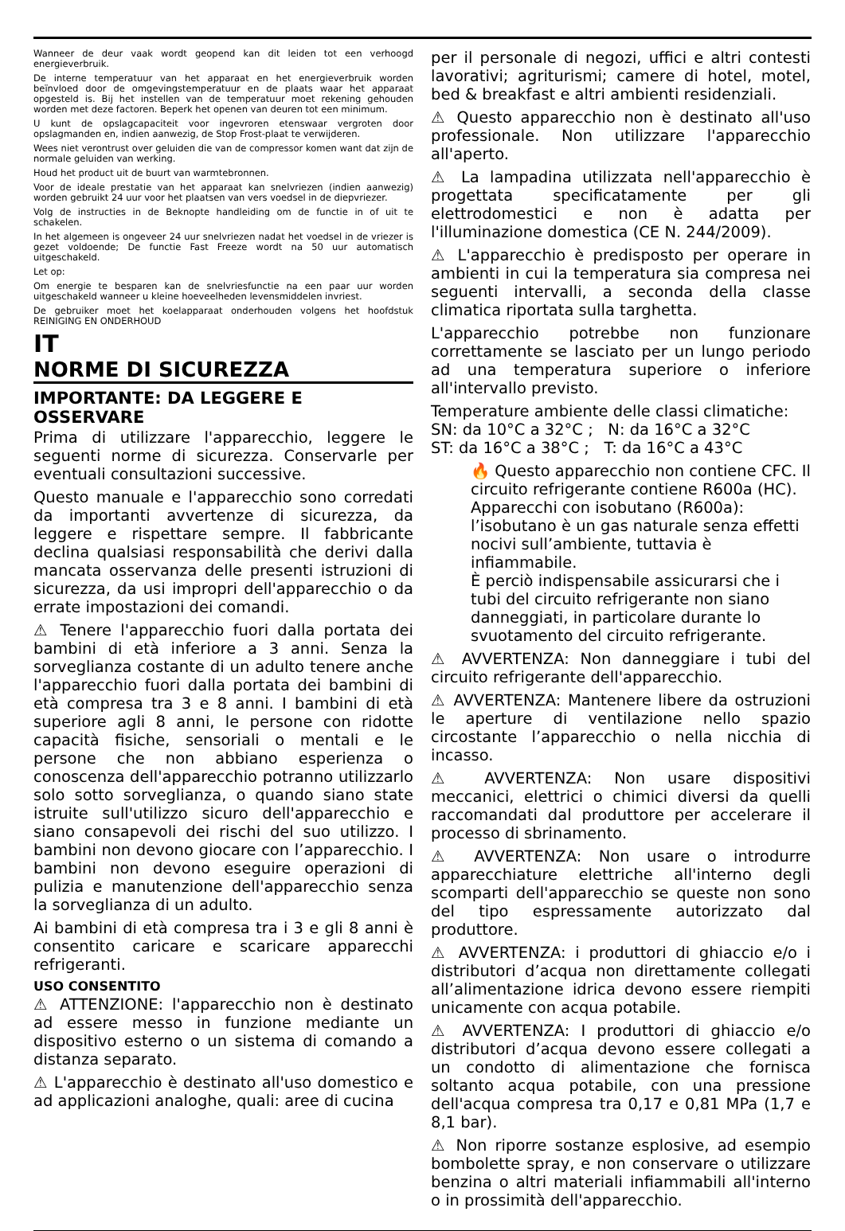Wanneer de deur vaak wordt geopend kan dit leiden tot een verhoogd energieverbruik.
De interne temperatuur van het apparaat en het energieverbruik worden beïnvloed door de omgevingstemperatuur en de plaats waar het apparaat opgesteld is. Bij het instellen van de temperatuur moet rekening gehouden worden met deze factoren. Beperk het openen van deuren tot een minimum.
U kunt de opslagcapaciteit voor ingevroren etenswaar vergroten door opslagmanden en, indien aanwezig, de Stop Frost-plaat te verwijderen.
Wees niet verontrust over geluiden die van de compressor komen want dat zijn de normale geluiden van werking.
Houd het product uit de buurt van warmtebronnen.
Voor de ideale prestatie van het apparaat kan snelvriezen (indien aanwezig) worden gebruikt 24 uur voor het plaatsen van vers voedsel in de diepvriezer.
Volg de instructies in de Beknopte handleiding om de functie in of uit te schakelen.
In het algemeen is ongeveer 24 uur snelvriezen nadat het voedsel in de vriezer is gezet voldoende; De functie Fast Freeze wordt na 50 uur automatisch uitgeschakeld.
Let op:
Om energie te besparen kan de snelvriesfunctie na een paar uur worden uitgeschakeld wanneer u kleine hoeveelheden levensmiddelen invriest.
De gebruiker moet het koelapparaat onderhouden volgens het hoofdstuk REINIGING EN ONDERHOUD
IT
NORME DI SICUREZZA
IMPORTANTE: DA LEGGERE E OSSERVARE
Prima di utilizzare l'apparecchio, leggere le seguenti norme di sicurezza. Conservarle per eventuali consultazioni successive.
Questo manuale e l'apparecchio sono corredati da importanti avvertenze di sicurezza, da leggere e rispettare sempre. Il fabbricante declina qualsiasi responsabilità che derivi dalla mancata osservanza delle presenti istruzioni di sicurezza, da usi impropri dell'apparecchio o da errate impostazioni dei comandi.
⚠ Tenere l'apparecchio fuori dalla portata dei bambini di età inferiore a 3 anni. Senza la sorveglianza costante di un adulto tenere anche l'apparecchio fuori dalla portata dei bambini di età compresa tra 3 e 8 anni. I bambini di età superiore agli 8 anni, le persone con ridotte capacità fisiche, sensoriali o mentali e le persone che non abbiano esperienza o conoscenza dell'apparecchio potranno utilizzarlo solo sotto sorveglianza, o quando siano state istruite sull'utilizzo sicuro dell'apparecchio e siano consapevoli dei rischi del suo utilizzo. I bambini non devono giocare con l’apparecchio. I bambini non devono eseguire operazioni di pulizia e manutenzione dell'apparecchio senza la sorveglianza di un adulto.
Ai bambini di età compresa tra i 3 e gli 8 anni è consentito caricare e scaricare apparecchi refrigeranti.
USO CONSENTITO
⚠ ATTENZIONE: l'apparecchio non è destinato ad essere messo in funzione mediante un dispositivo esterno o un sistema di comando a distanza separato.
⚠ L'apparecchio è destinato all'uso domestico e ad applicazioni analoghe, quali: aree di cucina
per il personale di negozi, uffici e altri contesti lavorativi; agriturismi; camere di hotel, motel, bed & breakfast e altri ambienti residenziali.
⚠ Questo apparecchio non è destinato all'uso professionale. Non utilizzare l'apparecchio all'aperto.
⚠ La lampadina utilizzata nell'apparecchio è progettata specificatamente per gli elettrodomestici e non è adatta per l'illuminazione domestica (CE N. 244/2009).
⚠ L'apparecchio è predisposto per operare in ambienti in cui la temperatura sia compresa nei seguenti intervalli, a seconda della classe climatica riportata sulla targhetta.
L'apparecchio potrebbe non funzionare correttamente se lasciato per un lungo periodo ad una temperatura superiore o inferiore all'intervallo previsto.
Temperature ambiente delle classi climatiche:
SN: da 10°C a 32°C ; N: da 16°C a 32°C
ST: da 16°C a 38°C ; T: da 16°C a 43°C
🔥 Questo apparecchio non contiene CFC. Il circuito refrigerante contiene R600a (HC).
Apparecchi con isobutano (R600a): l’isobutano è un gas naturale senza effetti nocivi sull’ambiente, tuttavia è infiammabile.
È perciò indispensabile assicurarsi che i tubi del circuito refrigerante non siano danneggiati, in particolare durante lo svuotamento del circuito refrigerante.
⚠ AVVERTENZA: Non danneggiare i tubi del circuito refrigerante dell'apparecchio.
⚠ AVVERTENZA: Mantenere libere da ostruzioni le aperture di ventilazione nello spazio circostante l’apparecchio o nella nicchia di incasso.
⚠ AVVERTENZA: Non usare dispositivi meccanici, elettrici o chimici diversi da quelli raccomandati dal produttore per accelerare il processo di sbrinamento.
⚠ AVVERTENZA: Non usare o introdurre apparecchiature elettriche all'interno degli scomparti dell'apparecchio se queste non sono del tipo espressamente autorizzato dal produttore.
⚠ AVVERTENZA: i produttori di ghiaccio e/o i distributori d’acqua non direttamente collegati all’alimentazione idrica devono essere riempiti unicamente con acqua potabile.
⚠ AVVERTENZA: I produttori di ghiaccio e/o distributori d’acqua devono essere collegati a un condotto di alimentazione che fornisca soltanto acqua potabile, con una pressione dell'acqua compresa tra 0,17 e 0,81 MPa (1,7 e 8,1 bar).
⚠ Non riporre sostanze esplosive, ad esempio bombolette spray, e non conservare o utilizzare benzina o altri materiali infiammabili all'interno o in prossimità dell'apparecchio.